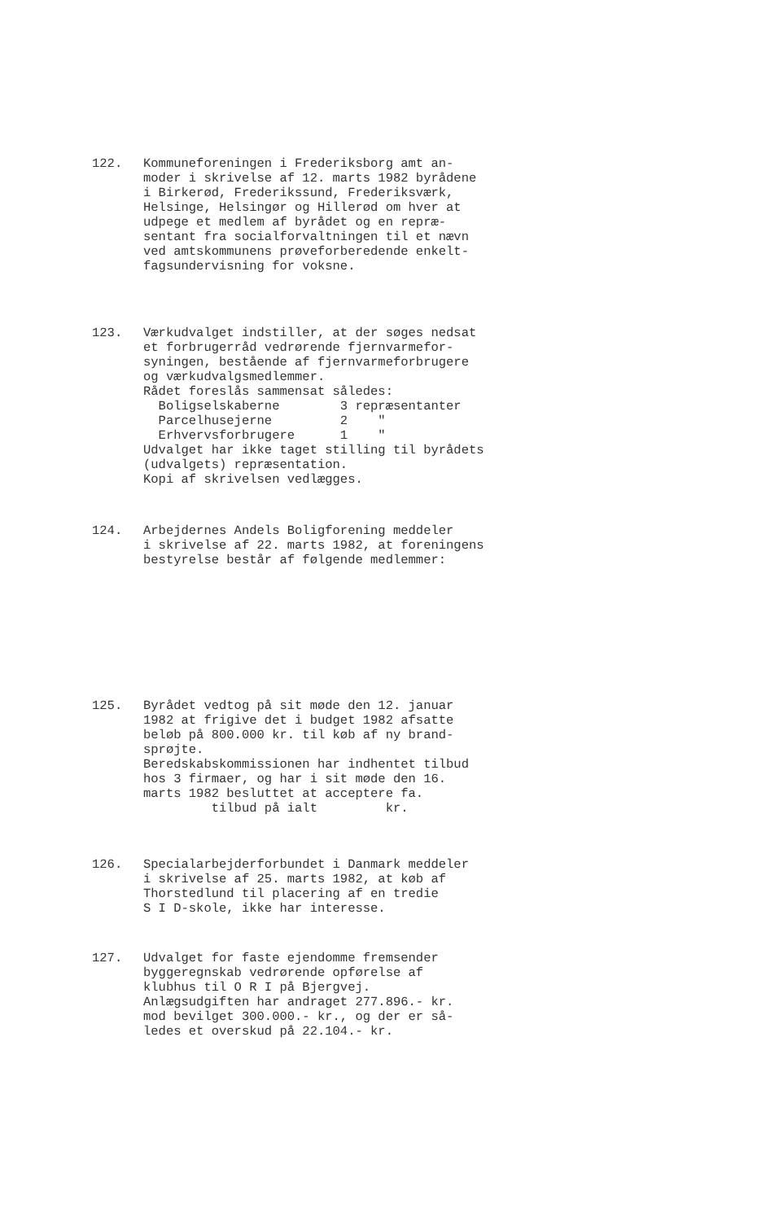122.
Kommuneforeningen i Frederiksborg amt an- moder i skrivelse af 12. marts 1982 byrådene i Birkerød, Frederikssund, Frederiksværk, Helsinge, Helsingør og Hillerød om hver at udpege et medlem af byrådet og en repræ- sentant fra socialforvaltningen til et nævn ved amtskommunens prøveforberedende enkelt- fagsundervisning for voksne.
123.
Værkudvalget indstiller, at der søges nedsat et forbrugerråd vedrørende fjernvarmefor- syningen, bestående af fjernvarmeforbrugere og værkudvalgsmedlemmer. Rådet foreslås sammensat således: Boligselskaberne 3 repræsentanter Parcelhusejerne 2 " Erhvervsforbrugere 1 " Udvalget har ikke taget stilling til byrådets (udvalgets) repræsentation. Kopi af skrivelsen vedlægges.
124.
Arbejdernes Andels Boligforening meddeler i skrivelse af 22. marts 1982, at foreningens bestyrelse består af følgende medlemmer:
125.
Byrådet vedtog på sit møde den 12. januar 1982 at frigive det i budget 1982 afsatte beløb på 800.000 kr. til køb af ny brand- sprøjte. Beredskabskommissionen har indhentet tilbud hos 3 firmaer, og har i sit møde den 16. marts 1982 besluttet at acceptere fa. tilbud på ialt kr.
126.
Specialarbejderforbundet i Danmark meddeler i skrivelse af 25. marts 1982, at køb af Thorstedlund til placering af en tredie S I D-skole, ikke har interesse.
127.
Udvalget for faste ejendomme fremsender byggeregnskab vedrørende opførelse af klubhus til O R I på Bjergvej. Anlægsudgiften har andraget 277.896.- kr. mod bevilget 300.000.- kr., og der er så- ledes et overskud på 22.104.- kr.